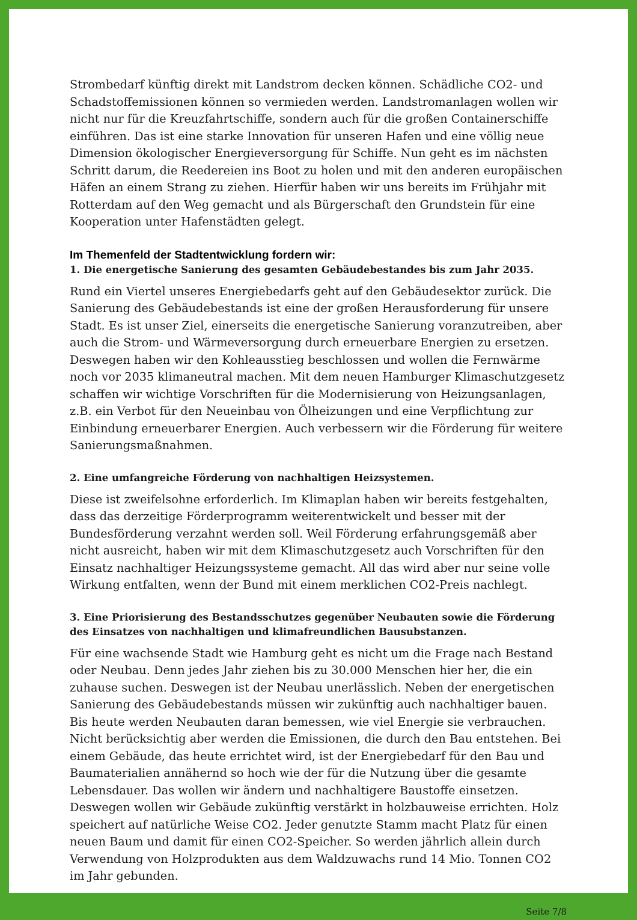Strombedarf künftig direkt mit Landstrom decken können. Schädliche CO2- und Schadstoffemissionen können so vermieden werden. Landstromanlagen wollen wir nicht nur für die Kreuzfahrtschiffe, sondern auch für die großen Containerschiffe einführen. Das ist eine starke Innovation für unseren Hafen und eine völlig neue Dimension ökologischer Energieversorgung für Schiffe. Nun geht es im nächsten Schritt darum, die Reedereien ins Boot zu holen und mit den anderen europäischen Häfen an einem Strang zu ziehen. Hierfür haben wir uns bereits im Frühjahr mit Rotterdam auf den Weg gemacht und als Bürgerschaft den Grundstein für eine Kooperation unter Hafenstädten gelegt.
Im Themenfeld der Stadtentwicklung fordern wir:
1. Die energetische Sanierung des gesamten Gebäudebestandes bis zum Jahr 2035.
Rund ein Viertel unseres Energiebedarfs geht auf den Gebäudesektor zurück. Die Sanierung des Gebäudebestands ist eine der großen Herausforderung für unsere Stadt. Es ist unser Ziel, einerseits die energetische Sanierung voranzutreiben, aber auch die Strom- und Wärmeversorgung durch erneuerbare Energien zu ersetzen. Deswegen haben wir den Kohleausstieg beschlossen und wollen die Fernwärme noch vor 2035 klimaneutral machen. Mit dem neuen Hamburger Klimaschutzgesetz schaffen wir wichtige Vorschriften für die Modernisierung von Heizungsanlagen, z.B. ein Verbot für den Neueinbau von Ölheizungen und eine Verpflichtung zur Einbindung erneuerbarer Energien. Auch verbessern wir die Förderung für weitere Sanierungsmaßnahmen.
2. Eine umfangreiche Förderung von nachhaltigen Heizsystemen.
Diese ist zweifelsohne erforderlich. Im Klimaplan haben wir bereits festgehalten, dass das derzeitige Förderprogramm weiterentwickelt und besser mit der Bundesförderung verzahnt werden soll. Weil Förderung erfahrungsgemäß aber nicht ausreicht, haben wir mit dem Klimaschutzgesetz auch Vorschriften für den Einsatz nachhaltiger Heizungssysteme gemacht. All das wird aber nur seine volle Wirkung entfalten, wenn der Bund mit einem merklichen CO2-Preis nachlegt.
3. Eine Priorisierung des Bestandsschutzes gegenüber Neubauten sowie die Förderung des Einsatzes von nachhaltigen und klimafreundlichen Bausubstanzen.
Für eine wachsende Stadt wie Hamburg geht es nicht um die Frage nach Bestand oder Neubau. Denn jedes Jahr ziehen bis zu 30.000 Menschen hier her, die ein zuhause suchen. Deswegen ist der Neubau unerlässlich. Neben der energetischen Sanierung des Gebäudebestands müssen wir zukünftig auch nachhaltiger bauen. Bis heute werden Neubauten daran bemessen, wie viel Energie sie verbrauchen. Nicht berücksichtig aber werden die Emissionen, die durch den Bau entstehen. Bei einem Gebäude, das heute errichtet wird, ist der Energiebedarf für den Bau und Baumaterialien annähernd so hoch wie der für die Nutzung über die gesamte Lebensdauer. Das wollen wir ändern und nachhaltigere Baustoffe einsetzen. Deswegen wollen wir Gebäude zukünftig verstärkt in holzbauweise errichten. Holz speichert auf natürliche Weise CO2. Jeder genutzte Stamm macht Platz für einen neuen Baum und damit für einen CO2-Speicher. So werden jährlich allein durch Verwendung von Holzprodukten aus dem Waldzuwachs rund 14 Mio. Tonnen CO2 im Jahr gebunden.
Seite 7/8